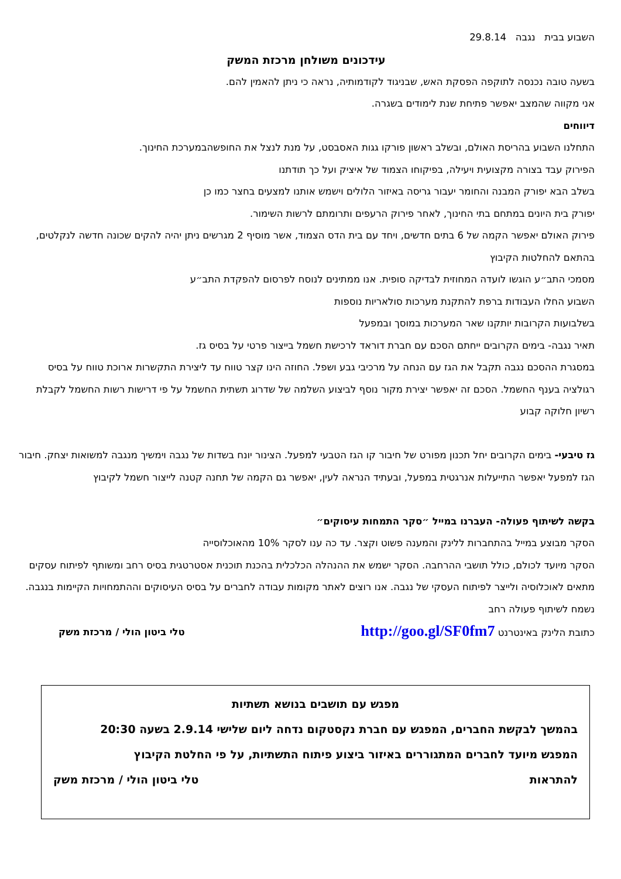השבוע בבית נגבה 29.8.14
עידכונים משולחן מרכזת המשק
בשעה טובה נכנסה לתוקפה הפסקת האש, שבניגוד לקודמותיה, נראה כי ניתן להאמין להם.
אני מקווה שהמצב יאפשר פתיחת שנת לימודים בשגרה.
דיווחים
התחלנו השבוע בהריסת האולם, ובשלב ראשון פורקו גגות האסבסט, על מנת לנצל את החופשהבמערכת החינוך.
הפירוק עבד בצורה מקצועית ויעילה, בפיקוחו הצמוד של איציק ועל כך תודתנו
בשלב הבא יפורק המבנה והחומר יעבור גריסה באיזור הלולים וישמש אותנו למצעים בחצר כמו כן
יפורק בית היונים במתחם בתי החינוך, לאחר פירוק הרעפים ותרומתם לרשות השימור.
פירוק האולם יאפשר הקמה של 6 בתים חדשים, ויחד עם בית הדס הצמוד, אשר מוסיף 2 מגרשים ניתן יהיה להקים שכונה חדשה לנקלטים, בהתאם להחלטות הקיבוץ
מסמכי התב״ע הוגשו לועדה המחוזית לבדיקה סופית. אנו ממתינים לנוסח לפרסום להפקדת התב״ע
השבוע החלו העבודות ברפת להתקנת מערכות סולאריות נוספות
בשלבועות הקרובות יותקנו שאר המערכות במוסך ובמפעל
תאיר נגבה- בימים הקרובים ייחתם הסכם עם חברת דוראד לרכישת חשמל בייצור פרטי על בסיס גז.
במסגרת ההסכם נגבה תקבל את הגז עם הנחה על מרכיבי גבע ושפל. החוזה הינו קצר טווח עד ליצירת התקשרות ארוכת טווח על בסיס רגולציה בענף החשמל. הסכם זה יאפשר יצירת מקור נוסף לביצוע השלמה של שדרוג תשתית החשמל על פי דרישות רשות החשמל לקבלת רשיון חלוקה קבוע
גז טיבעי- בימים הקרובים יחל תכנון מפורט של חיבור קו הגז הטבעי למפעל. הצינור יונח בשדות של נגבה וימשיך מנגבה למשואות יצחק. חיבור הגז למפעל יאפשר התייעלות אנרגטית במפעל, ובעתיד הנראה לעין, יאפשר גם הקמה של תחנה קטנה לייצור חשמל לקיבוץ
בקשה לשיתוף פעולה- העברנו במייל ״סקר התמחות עיסוקים״
הסקר מבוצע במייל בהתחברות ללינק והמענה פשוט וקצר. עד כה ענו לסקר 10% מהאוכלוסייה
הסקר מיועד לכולם, כולל תושבי ההרחבה. הסקר ישמש את ההנהלה הכלכלית בהכנת תוכנית אסטרטגית בסיס רחב ומשותף לפיתוח עסקים מתאים לאוכלוסיה ולייצר לפיתוח העסקי של נגבה. אנו רוצים לאתר מקומות עבודה לחברים על בסיס העיסוקים וההתמחויות הקיימות בנגבה. נשמח לשיתוף פעולה רחב
כתובת הלינק באינטרנט http://goo.gl/SF0fm7 טלי ביטון הולי / מרכזת משק
מפגש עם תושבים בנושא תשתיות
בהמשך לבקשת החברים, המפגש עם חברת נקסטקום נדחה ליום שלישי 2.9.14 בשעה 20:30
המפגש מיועד לחברים המתגוררים באיזור ביצוע פיתוח התשתיות, על פי החלטת הקיבוץ
להתראות טלי ביטון הולי / מרכזת משק